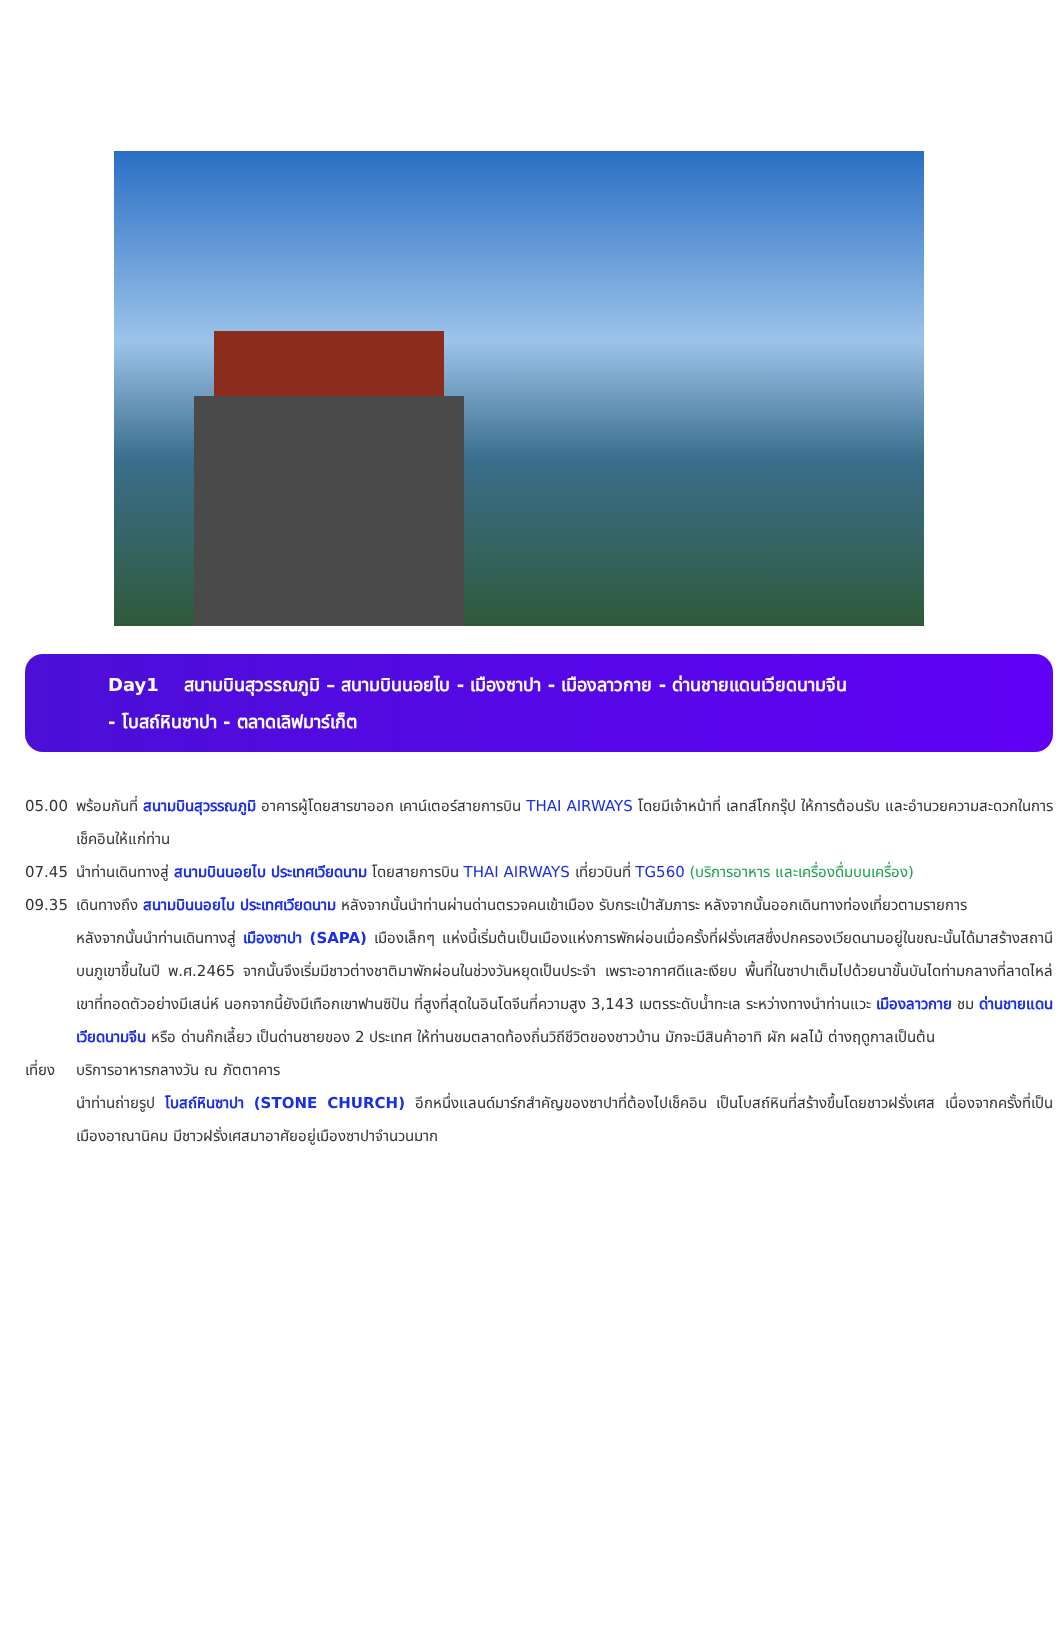Day1 สนามบินสุวรรณภูมิ – สนามบินนอยไบ - เมืองซาปา - เมืองลาวกาย - ด่านชายแดนเวียดนามจีน
- โบสถ์หินซาปา - ตลาดเลิฟมาร์เก็ต
05.00 พร้อมกันที่ สนามบินสุวรรณภูมิ อาคารผู้โดยสารขาออก เคาน์เตอร์สายการบิน THAI AIRWAYS โดยมีเจ้าหน้าที่ เลทส์โกกรุ๊ป ให้การต้อนรับ และอำนวยความสะดวกในการเช็คอินให้แก่ท่าน
07.45 นำท่านเดินทางสู่ สนามบินนอยไบ ประเทศเวียดนาม โดยสายการบิน THAI AIRWAYS เที่ยวบินที่ TG560 (บริการอาหาร และเครื่องดื่มบนเครื่อง)
09.35 เดินทางถึง สนามบินนอยไบ ประเทศเวียดนาม หลังจากนั้นนำท่านผ่านด่านตรวจคนเข้าเมือง รับกระเป๋าสัมภาระ หลังจากนั้นออกเดินทางท่องเที่ยวตามรายการ
หลังจากนั้นนำท่านเดินทางสู่ เมืองซาปา (SAPA) เมืองเล็กๆ แห่งนี้เริ่มต้นเป็นเมืองแห่งการพักผ่อนเมื่อครั้งที่ฝรั่งเศสซึ่งปกครองเวียดนามอยู่ในขณะนั้นได้มาสร้างสถานีบนภูเขาขึ้นในปี พ.ศ.2465 จากนั้นจึงเริ่มมีชาวต่างชาติมาพักผ่อนในช่วงวันหยุดเป็นประจำ เพราะอากาศดีและเงียบ พื้นที่ในซาปาเต็มไปด้วยนาขั้นบันไดท่ามกลางที่ลาดไหล่เขาที่ทอดตัวอย่างมีเสน่ห์ นอกจากนี้ยังมีเทือกเขาฟานซิปัน ที่สูงที่สุดในอินโดจีนที่ความสูง 3,143 เมตรระดับน้ำทะเล ระหว่างทางนำท่านแวะ เมืองลาวกาย ชม ด่านชายแดนเวียดนามจีน หรือ ด่านก๊กเลี้ยว เป็นด่านชายของ 2 ประเทศ ให้ท่านชมตลาดท้องถิ่นวิถีชีวิตของชาวบ้าน มักจะมีสินค้าอาทิ ผัก ผลไม้ ต่างฤดูกาลเป็นต้น
เที่ยง
บริการอาหารกลางวัน ณ ภัตตาคาร
นำท่านถ่ายรูป โบสถ์หินซาปา (STONE CHURCH) อีกหนึ่งแลนด์มาร์กสำคัญของซาปาที่ต้องไปเช็คอิน เป็นโบสถ์หินที่สร้างขึ้นโดยชาวฝรั่งเศส เนื่องจากครั้งที่เป็นเมืองอาณานิคม มีชาวฝรั่งเศสมาอาศัยอยู่เมืองซาปาจำนวนมาก